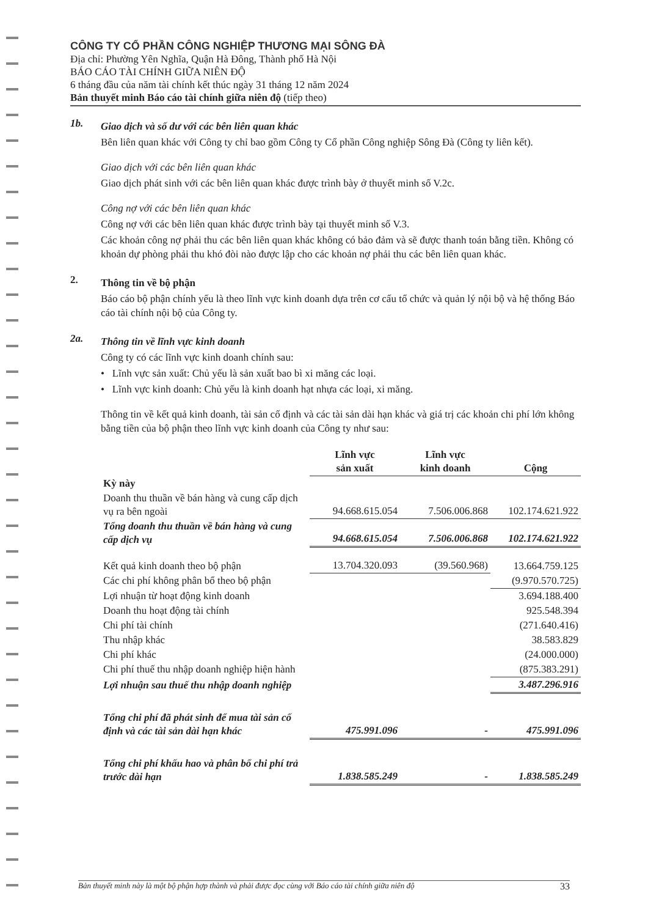CÔNG TY CỔ PHẦN CÔNG NGHIỆP THƯƠNG MẠI SÔNG ĐÀ
Địa chỉ: Phường Yên Nghĩa, Quận Hà Đông, Thành phố Hà Nội
BÁO CÁO TÀI CHÍNH GIỮA NIÊN ĐỘ
6 tháng đầu của năm tài chính kết thúc ngày 31 tháng 12 năm 2024
Bản thuyết minh Báo cáo tài chính giữa niên độ (tiếp theo)
1b.
Giao dịch và số dư với các bên liên quan khác
Bên liên quan khác với Công ty chỉ bao gồm Công ty Cổ phần Công nghiệp Sông Đà (Công ty liên kết).
Giao dịch với các bên liên quan khác
Giao dịch phát sinh với các bên liên quan khác được trình bày ở thuyết minh số V.2c.
Công nợ với các bên liên quan khác
Công nợ với các bên liên quan khác được trình bày tại thuyết minh số V.3.
Các khoản công nợ phải thu các bên liên quan khác không có bảo đảm và sẽ được thanh toán bằng tiền. Không có khoản dự phòng phải thu khó đòi nào được lập cho các khoản nợ phải thu các bên liên quan khác.
2.
Thông tin về bộ phận
Báo cáo bộ phận chính yếu là theo lĩnh vực kinh doanh dựa trên cơ cấu tổ chức và quản lý nội bộ và hệ thống Báo cáo tài chính nội bộ của Công ty.
2a.
Thông tin về lĩnh vực kinh doanh
Công ty có các lĩnh vực kinh doanh chính sau:
• Lĩnh vực sản xuất: Chủ yếu là sản xuất bao bì xi măng các loại.
• Lĩnh vực kinh doanh: Chủ yếu là kinh doanh hạt nhựa các loại, xi măng.
Thông tin về kết quả kinh doanh, tài sản cố định và các tài sản dài hạn khác và giá trị các khoản chi phí lớn không bằng tiền của bộ phận theo lĩnh vực kinh doanh của Công ty như sau:
| | Lĩnh vực sản xuất | Lĩnh vực kinh doanh | Cộng |
| Kỳ này | | | |
| Doanh thu thuần về bán hàng và cung cấp dịch vụ ra bên ngoài | 94.668.615.054 | 7.506.006.868 | 102.174.621.922 |
| Tổng doanh thu thuần về bán hàng và cung cấp dịch vụ | 94.668.615.054 | 7.506.006.868 | 102.174.621.922 |
| Kết quả kinh doanh theo bộ phận | 13.704.320.093 | (39.560.968) | 13.664.759.125 |
| Các chi phí không phân bổ theo bộ phận | | | (9.970.570.725) |
| Lợi nhuận từ hoạt động kinh doanh | | | 3.694.188.400 |
| Doanh thu hoạt động tài chính | | | 925.548.394 |
| Chi phí tài chính | | | (271.640.416) |
| Thu nhập khác | | | 38.583.829 |
| Chi phí khác | | | (24.000.000) |
| Chi phí thuế thu nhập doanh nghiệp hiện hành | | | (875.383.291) |
| Lợi nhuận sau thuế thu nhập doanh nghiệp | | | 3.487.296.916 |
| Tổng chi phí đã phát sinh để mua tài sản cố định và các tài sản dài hạn khác | 475.991.096 | - | 475.991.096 |
| Tổng chi phí khấu hao và phân bổ chi phí trả trước dài hạn | 1.838.585.249 | - | 1.838.585.249 |
Bản thuyết minh này là một bộ phận hợp thành và phải được đọc cùng với Báo cáo tài chính giữa niên độ 33